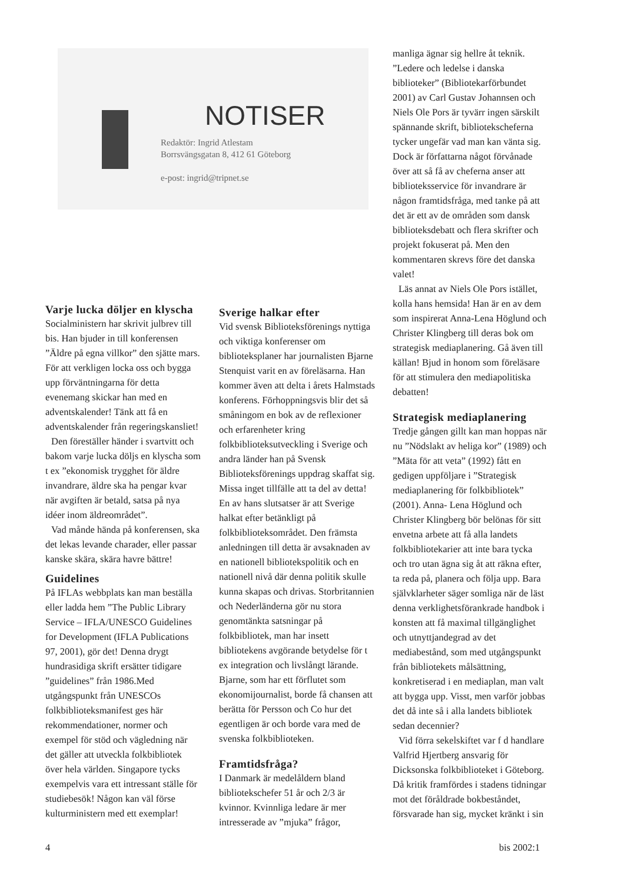NOTISER
Redaktör: Ingrid Atlestam
Borrsvängsgatan 8, 412 61 Göteborg
e-post: ingrid@tripnet.se
Varje lucka döljer en klyscha
Socialministern har skrivit julbrev till bis. Han bjuder in till konferensen ”Äldre på egna villkor” den sjätte mars. För att verkligen locka oss och bygga upp förväntningarna för detta evenemang skickar han med en adventskalender! Tänk att få en adventskalender från regeringskansliet!
Den föreställer händer i svartvitt och bakom varje lucka döljs en klyscha som t ex ”ekonomisk trygghet för äldre invandrare, äldre ska ha pengar kvar när avgiften är betald, satsa på nya idéer inom äldreområdet”.
Vad månde hända på konferensen, ska det lekas levande charader, eller passar kanske skära, skära havre bättre!
Guidelines
På IFLAs webbplats kan man beställa eller ladda hem ”The Public Library Service – IFLA/UNESCO Guidelines for Development (IFLA Publications 97, 2001), gör det! Denna drygt hundrasidiga skrift ersätter tidigare ”guidelines” från 1986.Med utgångspunkt från UNESCOs folkbiblioteksmanifest ges här rekommendationer, normer och exempel för stöd och vägledning när det gäller att utveckla folkbibliotek över hela världen. Singapore tycks exempelvis vara ett intressant ställe för studiebesök! Någon kan väl förse kulturministern med ett exemplar!
Sverige halkar efter
Vid svensk Biblioteksförenings nyttiga och viktiga konferenser om biblioteksplaner har journalisten Bjarne Stenquist varit en av föreläsarna. Han kommer även att delta i årets Halmstads konferens. Förhoppningsvis blir det så småningom en bok av de reflexioner och erfarenheter kring folkbiblioteksutveckling i Sverige och andra länder han på Svensk Biblioteksförenings uppdrag skaffat sig. Missa inget tillfälle att ta del av detta! En av hans slutsatser är att Sverige halkat efter betänkligt på folkbiblioteksområdet. Den främsta anledningen till detta är avsaknaden av en nationell bibliotekspolitik och en nationell nivå där denna politik skulle kunna skapas och drivas. Storbritannien och Nederländerna gör nu stora genomtänkta satsningar på folkbibliotek, man har insett bibliotekens avgörande betydelse för t ex integration och livslångt lärande. Bjarne, som har ett förflutet som ekonomijournalist, borde få chansen att berätta för Persson och Co hur det egentligen är och borde vara med de svenska folkbiblioteken.
Framtidsfråga?
I Danmark är medelåldern bland bibliotekschefer 51 år och 2/3 är kvinnor. Kvinnliga ledare är mer intresserade av ”mjuka” frågor,
manliga ägnar sig hellre åt teknik. ”Ledere och ledelse i danska biblioteker” (Bibliotekarförbundet 2001) av Carl Gustav Johannsen och Niels Ole Pors är tyvärr ingen särskilt spännande skrift, bibliotekscheferna tycker ungefär vad man kan vänta sig. Dock är författarna något förvånade över att så få av cheferna anser att biblioteksservice för invandrare är någon framtidsfråga, med tanke på att det är ett av de områden som dansk biblioteksdebatt och flera skrifter och projekt fokuserat på. Men den kommentaren skrevs före det danska valet!
Läs annat av Niels Ole Pors istället, kolla hans hemsida! Han är en av dem som inspirerat Anna-Lena Höglund och Christer Klingberg till deras bok om strategisk mediaplanering. Gå även till källan! Bjud in honom som föreläsare för att stimulera den mediapolitiska debatten!
Strategisk mediaplanering
Tredje gången gillt kan man hoppas när nu ”Nödslakt av heliga kor” (1989) och ”Mäta för att veta” (1992) fått en gedigen uppföljare i ”Strategisk mediaplanering för folkbibliotek” (2001). Anna- Lena Höglund och Christer Klingberg bör belönas för sitt envetna arbete att få alla landets folkbibliotekarier att inte bara tycka och tro utan ägna sig åt att räkna efter, ta reda på, planera och följa upp. Bara självklarheter säger somliga när de läst denna verklighetsförankrade handbok i konsten att få maximal tillgänglighet och utnyttjandegrad av det mediabestånd, som med utgångspunkt från bibliotekets målsättning, konkretiserad i en mediaplan, man valt att bygga upp. Visst, men varför jobbas det då inte så i alla landets bibliotek sedan decennier?
Vid förra sekelskiftet var f d handlare Valfrid Hjertberg ansvarig för Dicksonska folkbiblioteket i Göteborg. Då kritik framfördes i stadens tidningar mot det föråldrade bokbeståndet, försvarade han sig, mycket kränkt i sin
4 bis 2002:1